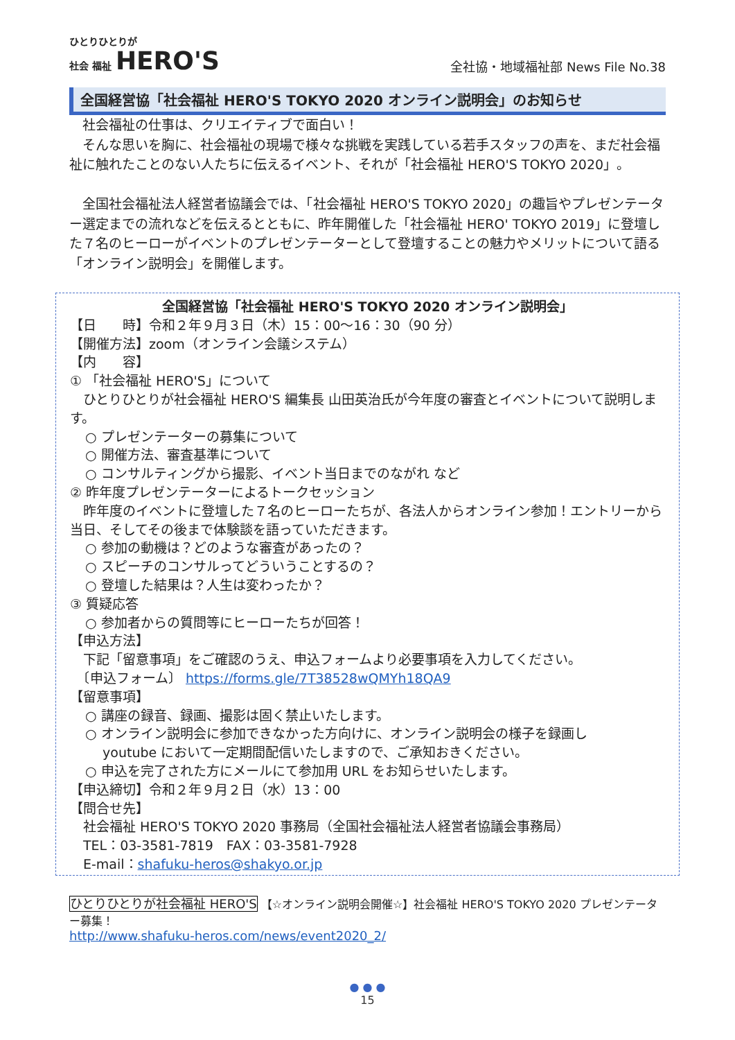ひとりひとりが
社会 福祉 HERO'S
全社協・地域福祉部 News File No.38
全国経営協「社会福祉 HERO'S TOKYO 2020 オンライン説明会」のお知らせ
　社会福祉の仕事は、クリエイティブで面白い！
　そんな思いを胸に、社会福祉の現場で様々な挑戦を実践している若手スタッフの声を、まだ社会福祉に触れたことのない人たちに伝えるイベント、それが「社会福祉 HERO'S TOKYO 2020」。
　全国社会福祉法人経営者協議会では、「社会福祉 HERO'S TOKYO 2020」の趣旨やプレゼンテーター選定までの流れなどを伝えるとともに、昨年開催した「社会福祉 HERO' TOKYO 2019」に登壇した７名のヒーローがイベントのプレゼンテーターとして登壇することの魅力やメリットについて語る「オンライン説明会」を開催します。
全国経営協「社会福祉 HERO'S TOKYO 2020 オンライン説明会」
【日　　時】令和２年９月３日（木）15：00～16：30（90 分）
【開催方法】zoom（オンライン会議システム）
【内　　容】
① 「社会福祉 HERO'S」について
　ひとりひとりが社会福祉 HERO'S 編集長 山田英治氏が今年度の審査とイベントについて説明します。
○ プレゼンテーターの募集について
○ 開催方法、審査基準について
○ コンサルティングから撮影、イベント当日までのながれ など
② 昨年度プレゼンテーターによるトークセッション
　昨年度のイベントに登壇した７名のヒーローたちが、各法人からオンライン参加！エントリーから当日、そしてその後まで体験談を語っていただきます。
○ 参加の動機は？どのような審査があったの？
○ スピーチのコンサルってどういうことするの？
○ 登壇した結果は？人生は変わったか？
③ 質疑応答
○ 参加者からの質問等にヒーローたちが回答！
【申込方法】
　下記「留意事項」をご確認のうえ、申込フォームより必要事項を入力してください。
　〔申込フォーム〕 https://forms.gle/7T38528wQMYh18QA9
【留意事項】
○ 講座の録音、録画、撮影は固く禁止いたします。
○ オンライン説明会に参加できなかった方向けに、オンライン説明会の様子を録画し
　 youtube において一定期間配信いたしますので、ご承知おきください。
○ 申込を完了された方にメールにて参加用 URL をお知らせいたします。
【申込締切】令和２年９月２日（水）13：00
【問合せ先】
　社会福祉 HERO'S TOKYO 2020 事務局（全国社会福祉法人経営者協議会事務局）
　TEL：03-3581-7819　FAX：03-3581-7928
　E-mail：shafuku-heros@shakyo.or.jp
ひとりひとりが社会福祉 HERO'S 【☆オンライン説明会開催☆】社会福祉 HERO'S TOKYO 2020 プレゼンテーター募集！
http://www.shafuku-heros.com/news/event2020_2/
● ● ●
15